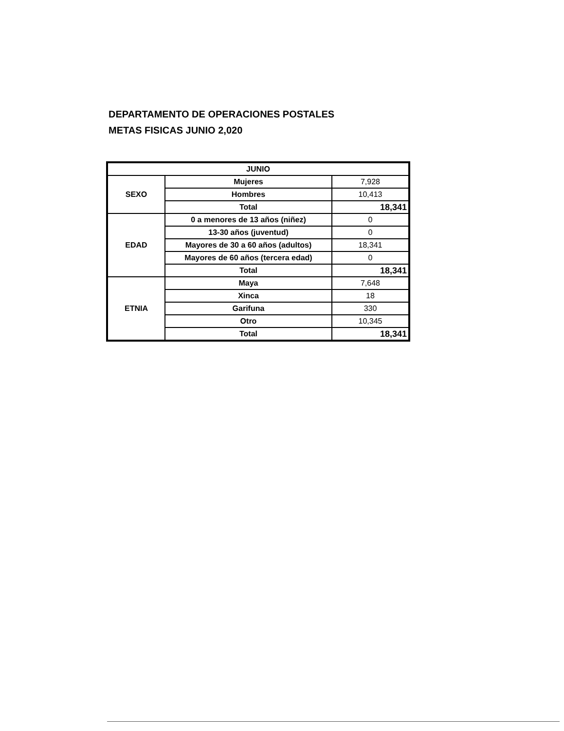DEPARTAMENTO DE OPERACIONES POSTALES
METAS FISICAS JUNIO 2,020
| JUNIO | | |
| SEXO | Mujeres | 7,928 |
| | Hombres | 10,413 |
| | Total | 18,341 |
| EDAD | 0 a menores de 13 años (niñez) | 0 |
| | 13-30 años (juventud) | 0 |
| | Mayores de 30 a 60 años (adultos) | 18,341 |
| | Mayores de 60 años (tercera edad) | 0 |
| | Total | 18,341 |
| ETNIA | Maya | 7,648 |
| | Xinca | 18 |
| | Garifuna | 330 |
| | Otro | 10,345 |
| | Total | 18,341 |